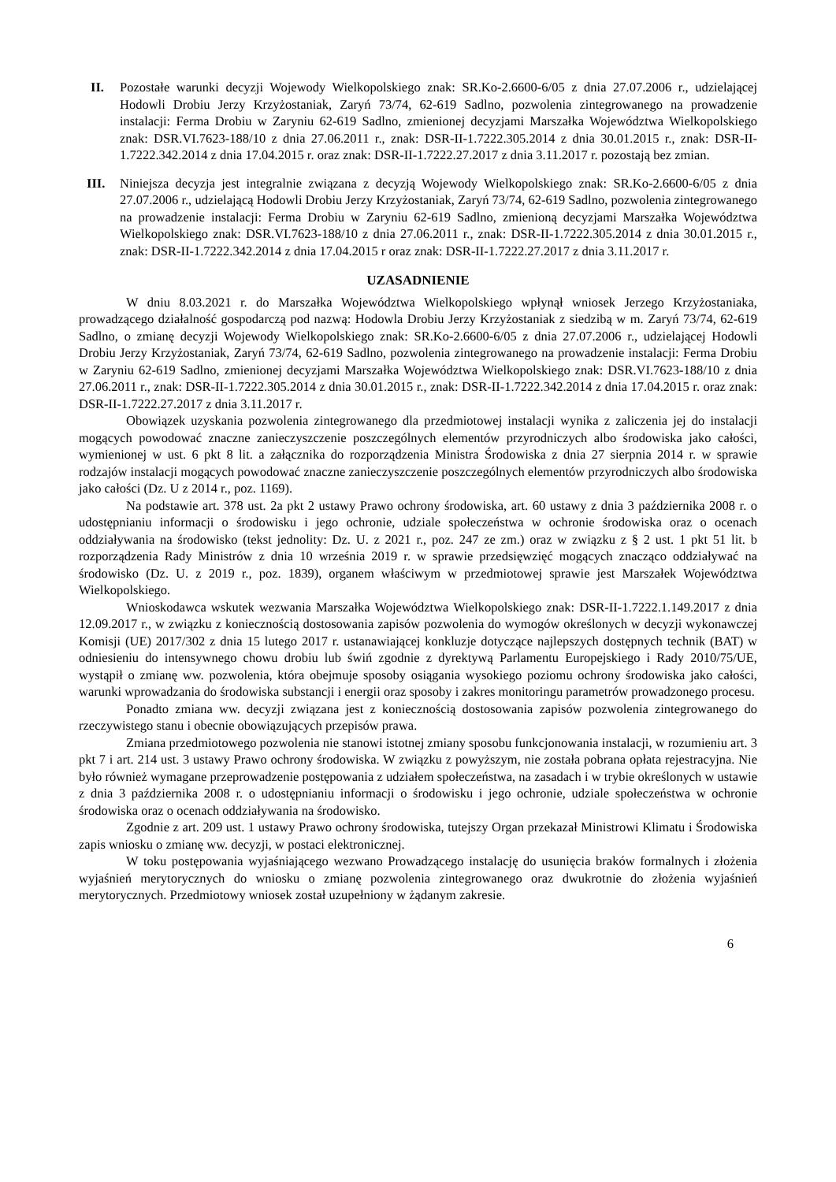II. Pozostałe warunki decyzji Wojewody Wielkopolskiego znak: SR.Ko-2.6600-6/05 z dnia 27.07.2006 r., udzielającej Hodowli Drobiu Jerzy Krzyżostaniak, Zaryń 73/74, 62-619 Sadlno, pozwolenia zintegrowanego na prowadzenie instalacji: Ferma Drobiu w Zaryniu 62-619 Sadlno, zmienionej decyzjami Marszałka Województwa Wielkopolskiego znak: DSR.VI.7623-188/10 z dnia 27.06.2011 r., znak: DSR-II-1.7222.305.2014 z dnia 30.01.2015 r., znak: DSR-II-1.7222.342.2014 z dnia 17.04.2015 r. oraz znak: DSR-II-1.7222.27.2017 z dnia 3.11.2017 r. pozostają bez zmian.
III.
Niniejsza decyzja jest integralnie związana z decyzją Wojewody Wielkopolskiego znak: SR.Ko-2.6600-6/05 z dnia 27.07.2006 r., udzielającą Hodowli Drobiu Jerzy Krzyżostaniak, Zaryń 73/74, 62-619 Sadlno, pozwolenia zintegrowanego na prowadzenie instalacji: Ferma Drobiu w Zaryniu 62-619 Sadlno, zmienioną decyzjami Marszałka Województwa Wielkopolskiego znak: DSR.VI.7623-188/10 z dnia 27.06.2011 r., znak: DSR-II-1.7222.305.2014 z dnia 30.01.2015 r., znak: DSR-II-1.7222.342.2014 z dnia 17.04.2015 r oraz znak: DSR-II-1.7222.27.2017 z dnia 3.11.2017 r.
UZASADNIENIE
W dniu 8.03.2021 r. do Marszałka Województwa Wielkopolskiego wpłynął wniosek Jerzego Krzyżostaniaka, prowadzącego działalność gospodarczą pod nazwą: Hodowla Drobiu Jerzy Krzyżostaniak z siedzibą w m. Zaryń 73/74, 62-619 Sadlno, o zmianę decyzji Wojewody Wielkopolskiego znak: SR.Ko-2.6600-6/05 z dnia 27.07.2006 r., udzielającej Hodowli Drobiu Jerzy Krzyżostaniak, Zaryń 73/74, 62-619 Sadlno, pozwolenia zintegrowanego na prowadzenie instalacji: Ferma Drobiu w Zaryniu 62-619 Sadlno, zmienionej decyzjami Marszałka Województwa Wielkopolskiego znak: DSR.VI.7623-188/10 z dnia 27.06.2011 r., znak: DSR-II-1.7222.305.2014 z dnia 30.01.2015 r., znak: DSR-II-1.7222.342.2014 z dnia 17.04.2015 r. oraz znak: DSR-II-1.7222.27.2017 z dnia 3.11.2017 r.
Obowiązek uzyskania pozwolenia zintegrowanego dla przedmiotowej instalacji wynika z zaliczenia jej do instalacji mogących powodować znaczne zanieczyszczenie poszczególnych elementów przyrodniczych albo środowiska jako całości, wymienionej w ust. 6 pkt 8 lit. a załącznika do rozporządzenia Ministra Środowiska z dnia 27 sierpnia 2014 r. w sprawie rodzajów instalacji mogących powodować znaczne zanieczyszczenie poszczególnych elementów przyrodniczych albo środowiska jako całości (Dz. U z 2014 r., poz. 1169).
Na podstawie art. 378 ust. 2a pkt 2 ustawy Prawo ochrony środowiska, art. 60 ustawy z dnia 3 października 2008 r. o udostępnianiu informacji o środowisku i jego ochronie, udziale społeczeństwa w ochronie środowiska oraz o ocenach oddziaływania na środowisko (tekst jednolity: Dz. U. z 2021 r., poz. 247 ze zm.) oraz w związku z § 2 ust. 1 pkt 51 lit. b rozporządzenia Rady Ministrów z dnia 10 września 2019 r. w sprawie przedsięwzięć mogących znacząco oddziaływać na środowisko (Dz. U. z 2019 r., poz. 1839), organem właściwym w przedmiotowej sprawie jest Marszałek Województwa Wielkopolskiego.
Wnioskodawca wskutek wezwania Marszałka Województwa Wielkopolskiego znak: DSR-II-1.7222.1.149.2017 z dnia 12.09.2017 r., w związku z koniecznością dostosowania zapisów pozwolenia do wymogów określonych w decyzji wykonawczej Komisji (UE) 2017/302 z dnia 15 lutego 2017 r. ustanawiającej konkluzje dotyczące najlepszych dostępnych technik (BAT) w odniesieniu do intensywnego chowu drobiu lub świń zgodnie z dyrektywą Parlamentu Europejskiego i Rady 2010/75/UE, wystąpił o zmianę ww. pozwolenia, która obejmuje sposoby osiągania wysokiego poziomu ochrony środowiska jako całości, warunki wprowadzania do środowiska substancji i energii oraz sposoby i zakres monitoringu parametrów prowadzonego procesu.
Ponadto zmiana ww. decyzji związana jest z koniecznością dostosowania zapisów pozwolenia zintegrowanego do rzeczywistego stanu i obecnie obowiązujących przepisów prawa.
Zmiana przedmiotowego pozwolenia nie stanowi istotnej zmiany sposobu funkcjonowania instalacji, w rozumieniu art. 3 pkt 7 i art. 214 ust. 3 ustawy Prawo ochrony środowiska. W związku z powyższym, nie została pobrana opłata rejestracyjna. Nie było również wymagane przeprowadzenie postępowania z udziałem społeczeństwa, na zasadach i w trybie określonych w ustawie z dnia 3 października 2008 r. o udostępnianiu informacji o środowisku i jego ochronie, udziale społeczeństwa w ochronie środowiska oraz o ocenach oddziaływania na środowisko.
Zgodnie z art. 209 ust. 1 ustawy Prawo ochrony środowiska, tutejszy Organ przekazał Ministrowi Klimatu i Środowiska zapis wniosku o zmianę ww. decyzji, w postaci elektronicznej.
W toku postępowania wyjaśniającego wezwano Prowadzącego instalację do usunięcia braków formalnych i złożenia wyjaśnień merytorycznych do wniosku o zmianę pozwolenia zintegrowanego oraz dwukrotnie do złożenia wyjaśnień merytorycznych. Przedmiotowy wniosek został uzupełniony w żądanym zakresie.
6